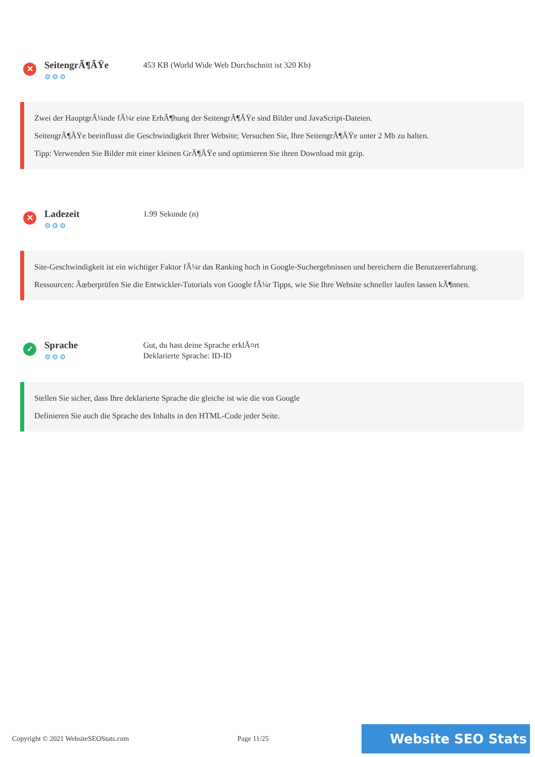✕
SeitengrÃ¶ÃŸe
⚙⚙⚙
453 KB (World Wide Web Durchschnitt ist 320 Kb)
Zwei der HauptgrÃ¼nde fÃ¼r eine ErhÃ¶hung der SeitengrÃ¶ÃŸe sind Bilder und JavaScript-Dateien.
SeitengrÃ¶ÃŸe beeinflusst die Geschwindigkeit Ihrer Website; Versuchen Sie, Ihre SeitengrÃ¶ÃŸe unter 2 Mb zu halten.
Tipp: Verwenden Sie Bilder mit einer kleinen GrÃ¶ÃŸe und optimieren Sie ihren Download mit gzip.
✕
Ladezeit
⚙⚙⚙
1.99 Sekunde (n)
Site-Geschwindigkeit ist ein wichtiger Faktor fÃ¼r das Ranking hoch in Google-Suchergebnissen und bereichern die Benutzererfahrung.
Ressourcen: Ãœberprüfen Sie die Entwickler-Tutorials von Google fÃ¼r Tipps, wie Sie Ihre Website schneller laufen lassen kÃ¶nnen.
✓
Sprache
⚙⚙⚙
Gut, du hast deine Sprache erklÃ¤rt
Deklarierte Sprache: ID-ID
Stellen Sie sicher, dass Ihre deklarierte Sprache die gleiche ist wie die von Google
Definieren Sie auch die Sprache des Inhalts in den HTML-Code jeder Seite.
Copyright © 2021 WebsiteSEOStats.com Page 11/25 Website SEO Stats